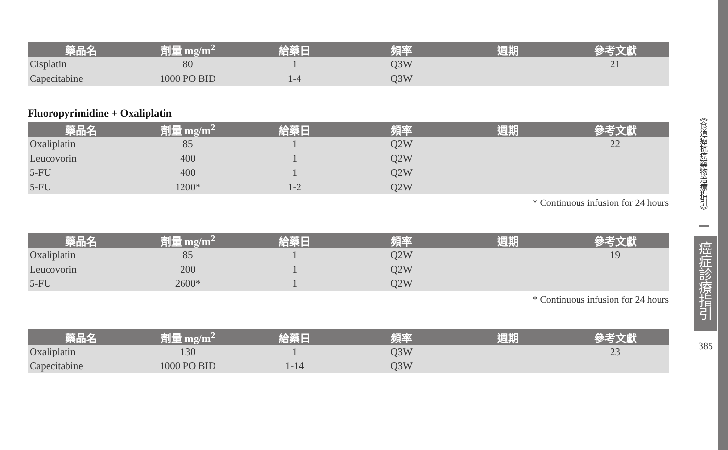| 藥品名 | 劑量 mg/m<sup>2</sup> | 給藥日 | 頻率 | 週期 | 參考文獻 |
| --- | --- | --- | --- | --- | --- |
| Cisplatin | 80 | 1 | Q3W | | 21 |
| Capecitabine | 1000 PO BID | 1-4 | Q3W | | |
Fluoropyrimidine + Oxaliplatin
| 藥品名 | 劑量 mg/m<sup>2</sup> | 給藥日 | 頻率 | 週期 | 參考文獻 |
| --- | --- | --- | --- | --- | --- |
| Oxaliplatin | 85 | 1 | Q2W | | 22 |
| Leucovorin | 400 | 1 | Q2W | | |
| 5-FU | 400 | 1 | Q2W | | |
| 5-FU | 1200* | 1-2 | Q2W | | |
* Continuous infusion for 24 hours
| 藥品名 | 劑量 mg/m<sup>2</sup> | 給藥日 | 頻率 | 週期 | 參考文獻 |
| --- | --- | --- | --- | --- | --- |
| Oxaliplatin | 85 | 1 | Q2W | | 19 |
| Leucovorin | 200 | 1 | Q2W | | |
| 5-FU | 2600* | 1 | Q2W | | |
* Continuous infusion for 24 hours
| 藥品名 | 劑量 mg/m<sup>2</sup> | 給藥日 | 頻率 | 週期 | 參考文獻 |
| --- | --- | --- | --- | --- | --- |
| Oxaliplatin | 130 | 1 | Q3W | | 23 |
| Capecitabine | 1000 PO BID | 1-14 | Q3W | | |
《食道癌抗癌藥物治療指引》
癌
症
診
療
指
引
385